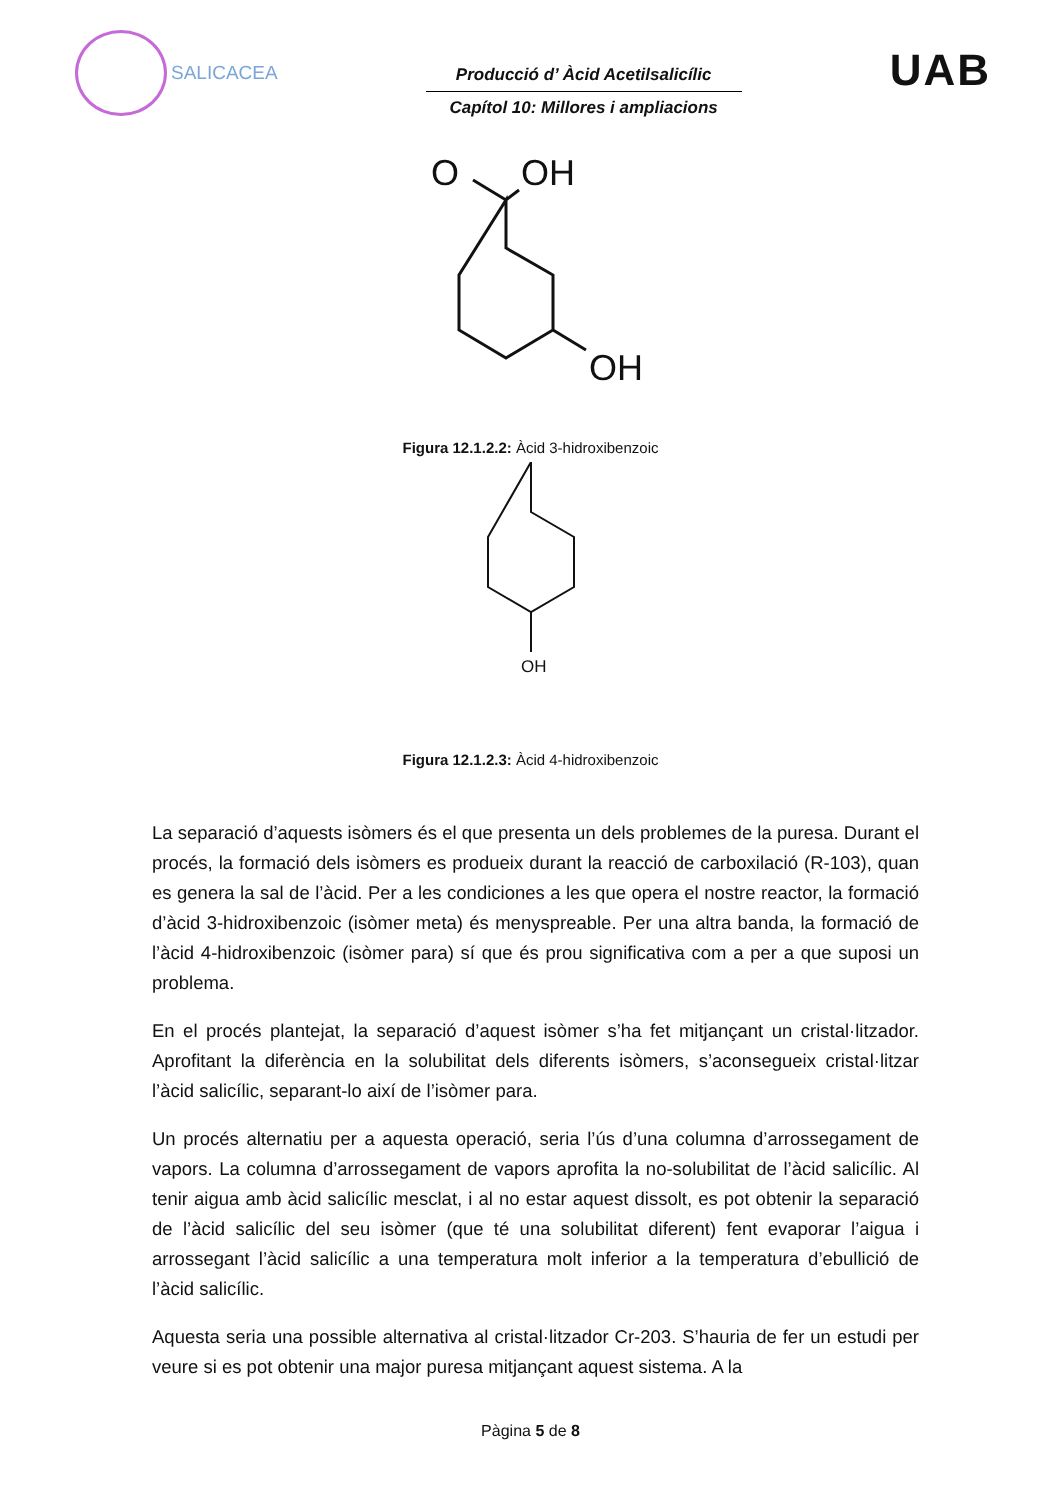SALICACEA
Producció d’ Àcid Acetilsalicílic
Capítol 10: Millores i ampliacions
UAB
O
OH
OH
Figura 12.1.2.2: Àcid 3-hidroxibenzoic
OH
Figura 12.1.2.3: Àcid 4-hidroxibenzoic
La separació d’aquests isòmers és el que presenta un dels problemes de la puresa. Durant el procés, la formació dels isòmers es produeix durant la reacció de carboxilació (R-103), quan es genera la sal de l’àcid. Per a les condiciones a les que opera el nostre reactor, la formació d’àcid 3-hidroxibenzoic (isòmer meta) és menyspreable. Per una altra banda, la formació de l’àcid 4-hidroxibenzoic (isòmer para) sí que és prou significativa com a per a que suposi un problema.
En el procés plantejat, la separació d’aquest isòmer s’ha fet mitjançant un cristal·litzador. Aprofitant la diferència en la solubilitat dels diferents isòmers, s’aconsegueix cristal·litzar l’àcid salicílic, separant-lo així de l’isòmer para.
Un procés alternatiu per a aquesta operació, seria l’ús d’una columna d’arrossegament de vapors. La columna d’arrossegament de vapors aprofita la no-solubilitat de l’àcid salicílic. Al tenir aigua amb àcid salicílic mesclat, i al no estar aquest dissolt, es pot obtenir la separació de l’àcid salicílic del seu isòmer (que té una solubilitat diferent) fent evaporar l’aigua i arrossegant l’àcid salicílic a una temperatura molt inferior a la temperatura d’ebullició de l’àcid salicílic.
Aquesta seria una possible alternativa al cristal·litzador Cr-203. S’hauria de fer un estudi per veure si es pot obtenir una major puresa mitjançant aquest sistema. A la
Pàgina 5 de 8